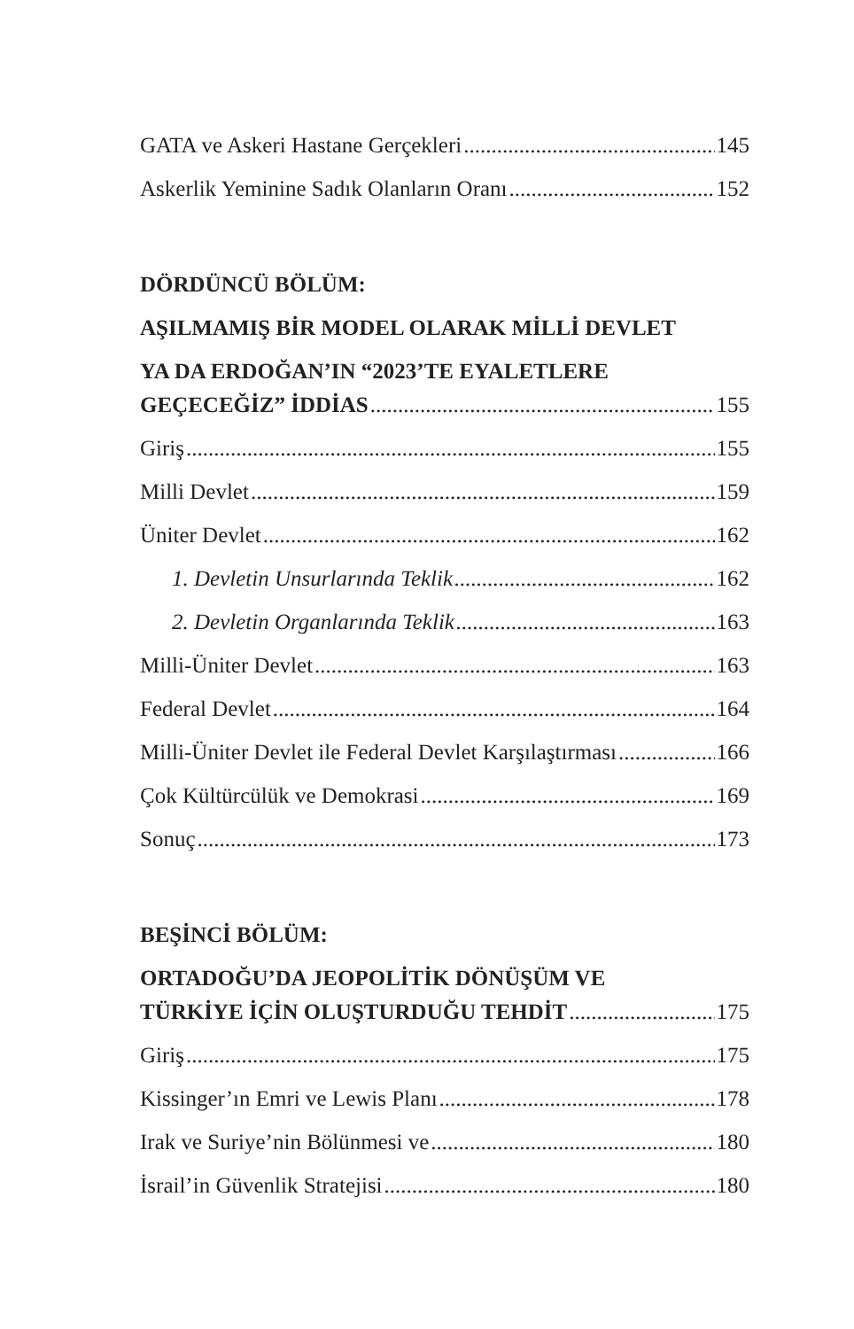GATA ve Askeri Hastane Gerçekleri 145
Askerlik Yeminine Sadık Olanların Oranı 152
DÖRDÜNCÜ BÖLÜM:
AŞILMAMIŞ BİR MODEL OLARAK MİLLİ DEVLET
YA DA ERDOĞAN’IN “2023’TE EYALETLERE
GEÇECEĞİZ” İDDİAS 155
Giriş 155
Milli Devlet 159
Üniter Devlet 162
1. Devletin Unsurlarında Teklik 162
2. Devletin Organlarında Teklik 163
Milli-Üniter Devlet 163
Federal Devlet 164
Milli-Üniter Devlet ile Federal Devlet Karşılaştırması 166
Çok Kültürcülük ve Demokrasi 169
Sonuç 173
BEŞİNCİ BÖLÜM:
ORTADOĞU’DA JEOPOLİTİK DÖNÜŞÜM VE
TÜRKİYE İÇİN OLUŞTURDUĞU TEHDİT 175
Giriş 175
Kissinger’ın Emri ve Lewis Planı 178
Irak ve Suriye’nin Bölünmesi ve 180
İsrail’in Güvenlik Stratejisi 180